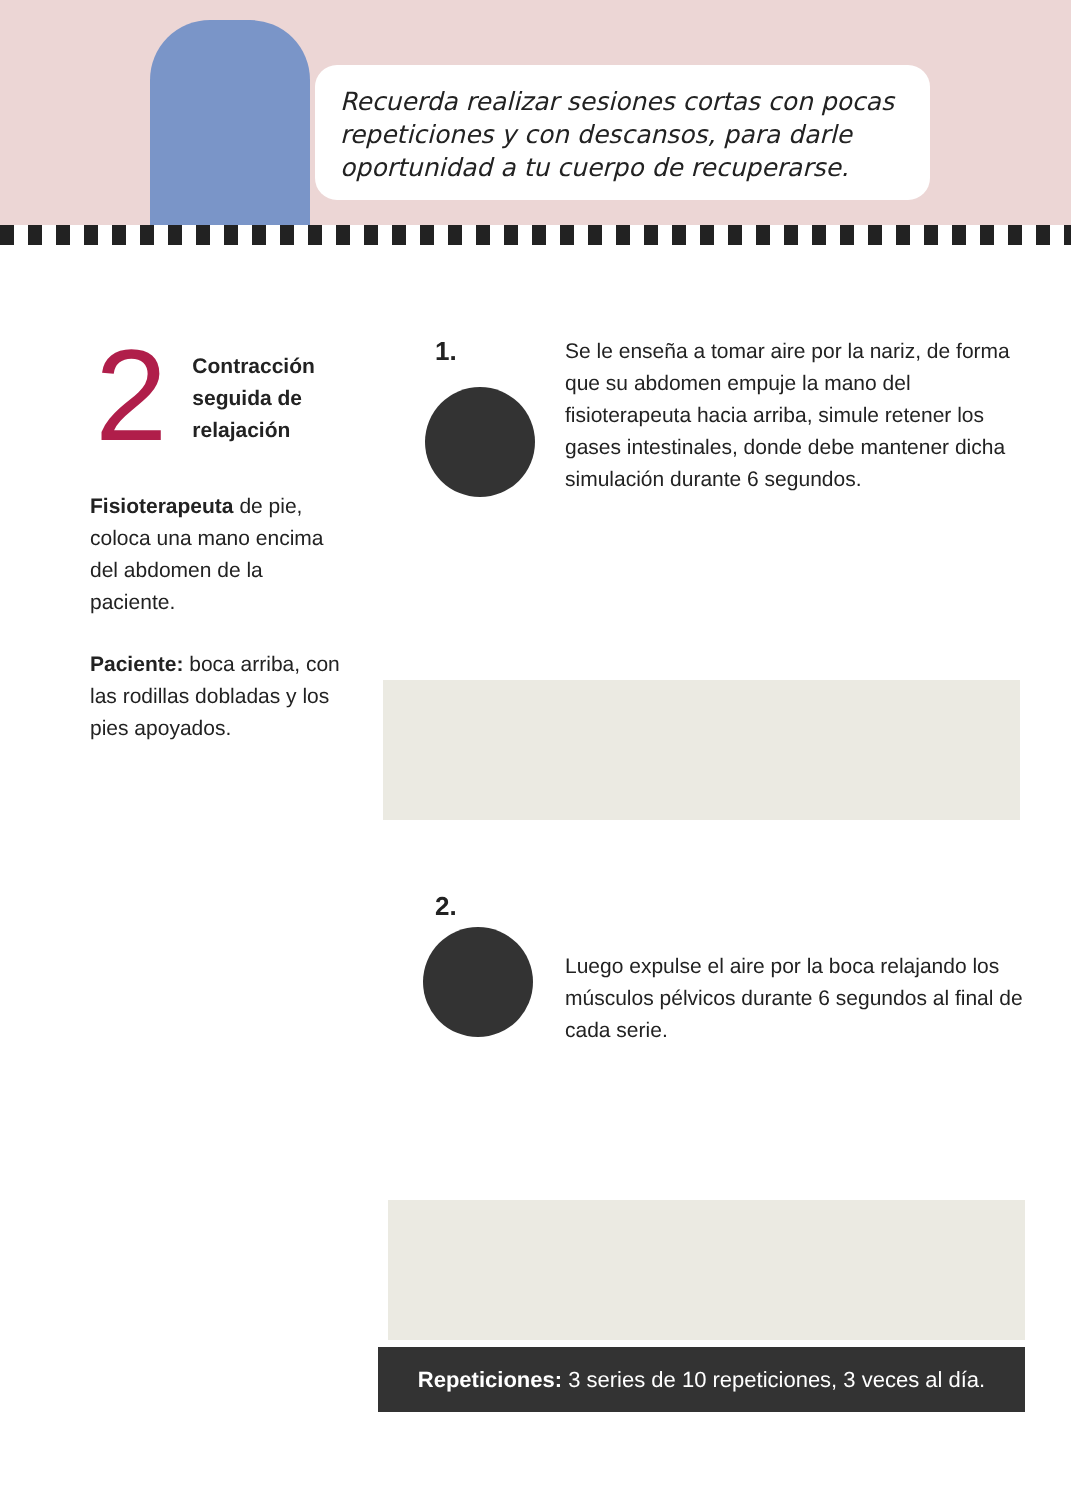Recuerda realizar sesiones cortas con pocas repeticiones y con descansos, para darle oportunidad a tu cuerpo de recuperarse.
2
Contracción seguida de relajación
Fisioterapeuta de pie, coloca una mano encima del abdomen de la paciente.
Paciente: boca arriba, con las rodillas dobladas y los pies apoyados.
1.
Se le enseña a tomar aire por la nariz, de forma que su abdomen empuje la mano del fisioterapeuta hacia arriba, simule retener los gases intestinales, donde debe mantener dicha simulación durante 6 segundos.
2.
Luego expulse el aire por la boca relajando los músculos pélvicos durante 6 segundos al final de cada serie.
Repeticiones: 3 series de 10 repeticiones, 3 veces al día.